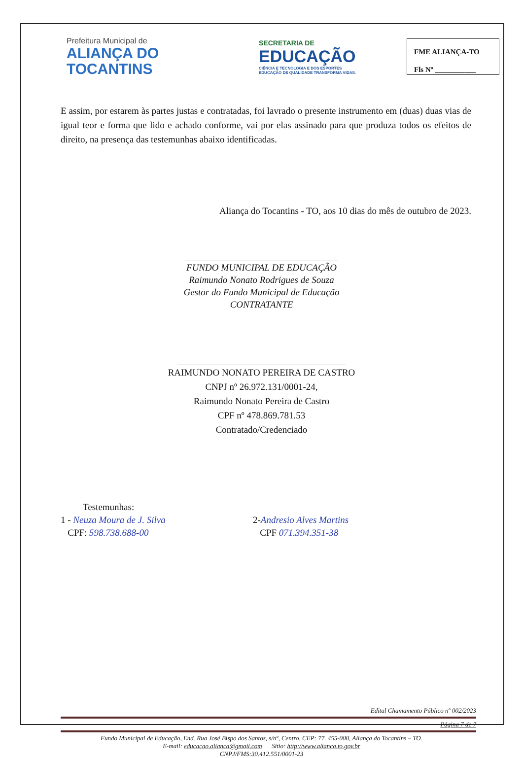Prefeitura Municipal de
ALIANÇA DO
TOCANTINS
SECRETARIA DE
EDUCAÇÃO
CIÊNCIA E TECNOLOGIA E DOS ESPORTES
EDUCAÇÃO DE QUALIDADE TRANSFORMA VIDAS.
FME ALIANÇA-TO
Fls Nº ___________
E assim, por estarem às partes justas e contratadas, foi lavrado o presente instrumento em (duas) duas vias de igual teor e forma que lido e achado conforme, vai por elas assinado para que produza todos os efeitos de direito, na presença das testemunhas abaixo identificadas.
Aliança do Tocantins - TO, aos 10 dias do mês de outubro de 2023.
FUNDO MUNICIPAL DE EDUCAÇÃO
Raimundo Nonato Rodrigues de Souza
Gestor do Fundo Municipal de Educação
CONTRATANTE
RAIMUNDO NONATO PEREIRA DE CASTRO
CNPJ nº 26.972.131/0001-24,
Raimundo Nonato Pereira de Castro
CPF nº 478.869.781.53
Contratado/Credenciado
Testemunhas:
1 - Neuza Moura de J. Silva
CPF: 598.738.688-00
2-Andresio Alves Martins
CPF 071.394.351-38
Edital Chamamento Público nº 002/2023
Página 7 de 7
Fundo Municipal de Educação, End. Rua José Bispo dos Santos, s/nº, Centro, CEP: 77. 455-000, Aliança do Tocantins – TO.
E-mail: educacao.alianca@gmail.com Sítio: http://www.alianca.to.gov.br
CNPJ/FMS:30.412.551/0001-23